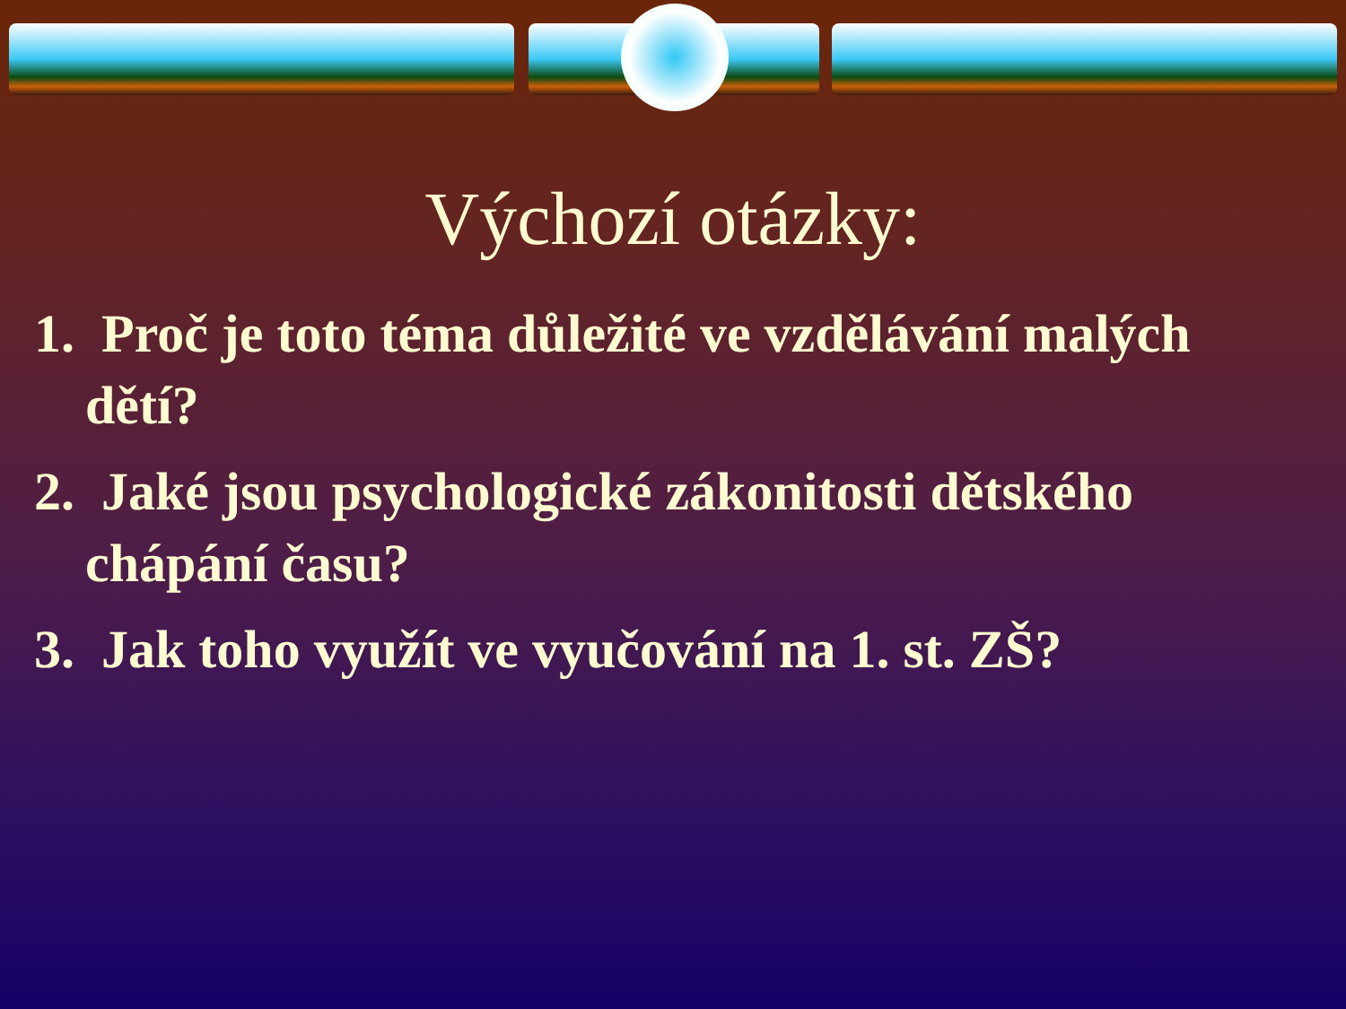Výchozí otázky:
1. Proč je toto téma důležité ve vzdělávání malých dětí?
2. Jaké jsou psychologické zákonitosti dětského chápání času?
3. Jak toho využít ve vyučování na 1. st. ZŠ?